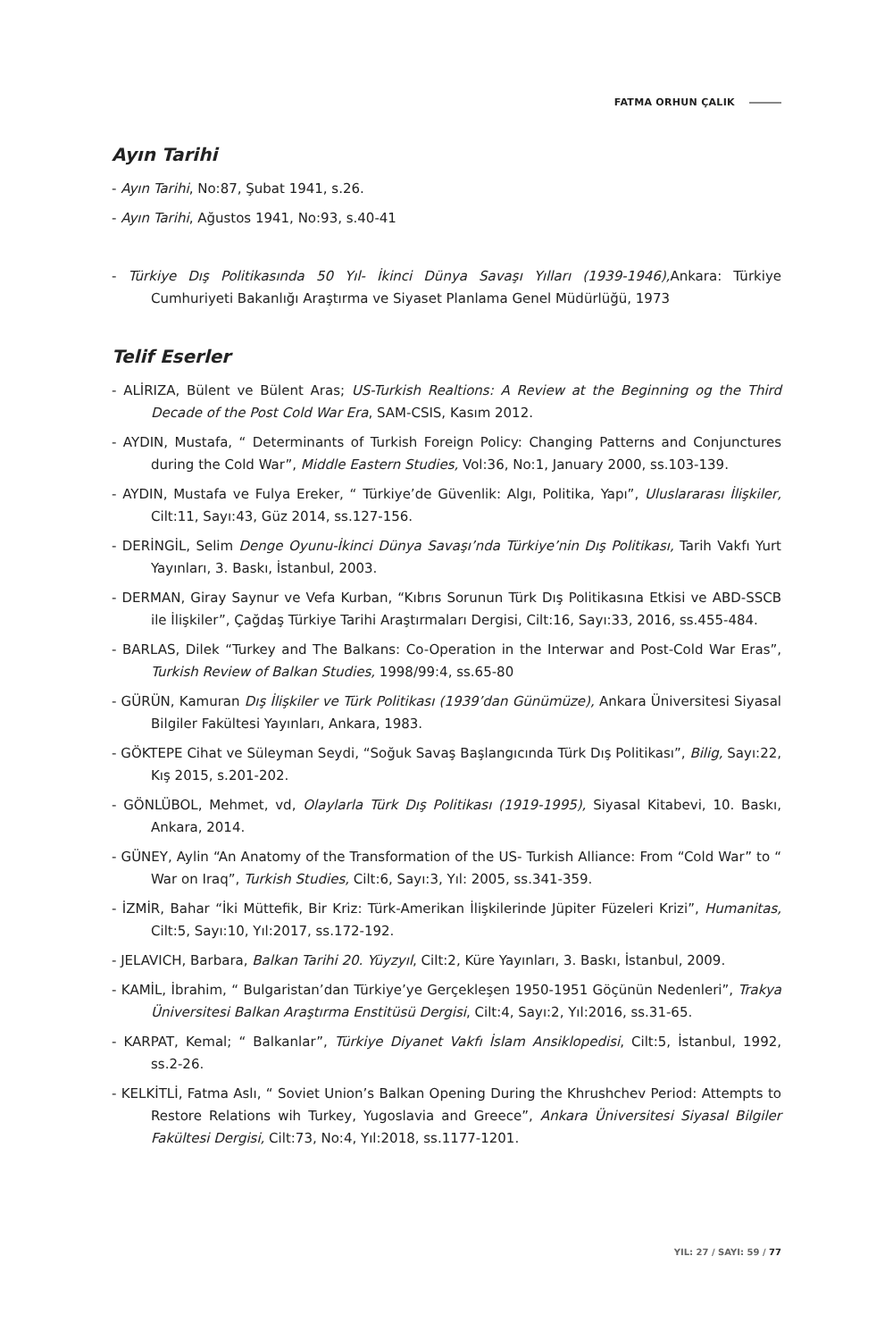FATMA ORHUN ÇALIK
Ayın Tarihi
- Ayın Tarihi, No:87, Şubat 1941, s.26.
- Ayın Tarihi, Ağustos 1941, No:93, s.40-41
- Türkiye Dış Politikasında 50 Yıl- İkinci Dünya Savaşı Yılları (1939-1946), Ankara: Türkiye Cumhuriyeti Bakanlığı Araştırma ve Siyaset Planlama Genel Müdürlüğü, 1973
Telif Eserler
- ALİRIZA, Bülent ve Bülent Aras; US-Turkish Realtions: A Review at the Beginning og the Third Decade of the Post Cold War Era, SAM-CSIS, Kasım 2012.
- AYDIN, Mustafa, “ Determinants of Turkish Foreign Policy: Changing Patterns and Conjunctures during the Cold War”, Middle Eastern Studies, Vol:36, No:1, January 2000, ss.103-139.
- AYDIN, Mustafa ve Fulya Ereker, “ Türkiye’de Güvenlik: Algı, Politika, Yapı”, Uluslararası İlişkiler, Cilt:11, Sayı:43, Güz 2014, ss.127-156.
- DERİNGİL, Selim Denge Oyunu-İkinci Dünya Savaşı’nda Türkiye’nin Dış Politikası, Tarih Vakfı Yurt Yayınları, 3. Baskı, İstanbul, 2003.
- DERMAN, Giray Saynur ve Vefa Kurban, “Kıbrıs Sorunun Türk Dış Politikasına Etkisi ve ABD-SSCB ile İlişkiler”, Çağdaş Türkiye Tarihi Araştırmaları Dergisi, Cilt:16, Sayı:33, 2016, ss.455-484.
- BARLAS, Dilek “Turkey and The Balkans: Co-Operation in the Interwar and Post-Cold War Eras”, Turkish Review of Balkan Studies, 1998/99:4, ss.65-80
- GÜRÜN, Kamuran Dış İlişkiler ve Türk Politikası (1939’dan Günümüze), Ankara Üniversitesi Siyasal Bilgiler Fakültesi Yayınları, Ankara, 1983.
- GÖKTEPE Cihat ve Süleyman Seydi, “Soğuk Savaş Başlangıcında Türk Dış Politikası”, Bilig, Sayı:22, Kış 2015, s.201-202.
- GÖNLÜBOL, Mehmet, vd, Olaylarla Türk Dış Politikası (1919-1995), Siyasal Kitabevi, 10. Baskı, Ankara, 2014.
- GÜNEY, Aylin “An Anatomy of the Transformation of the US- Turkish Alliance: From “Cold War” to “ War on Iraq”, Turkish Studies, Cilt:6, Sayı:3, Yıl: 2005, ss.341-359.
- İZMİR, Bahar “İki Müttefik, Bir Kriz: Türk-Amerikan İlişkilerinde Jüpiter Füzeleri Krizi”, Humanitas, Cilt:5, Sayı:10, Yıl:2017, ss.172-192.
- JELAVICH, Barbara, Balkan Tarihi 20. Yüyzyıl, Cilt:2, Küre Yayınları, 3. Baskı, İstanbul, 2009.
- KAMİL, İbrahim, “ Bulgaristan’dan Türkiye’ye Gerçekleşen 1950-1951 Göçünün Nedenleri”, Trakya Üniversitesi Balkan Araştırma Enstitüsü Dergisi, Cilt:4, Sayı:2, Yıl:2016, ss.31-65.
- KARPAT, Kemal; “ Balkanlar”, Türkiye Diyanet Vakfı İslam Ansiklopedisi, Cilt:5, İstanbul, 1992, ss.2-26.
- KELKİTLİ, Fatma Aslı, “ Soviet Union’s Balkan Opening During the Khrushchev Period: Attempts to Restore Relations wih Turkey, Yugoslavia and Greece”, Ankara Üniversitesi Siyasal Bilgiler Fakültesi Dergisi, Cilt:73, No:4, Yıl:2018, ss.1177-1201.
YIL: 27 / SAYI: 59 / 77